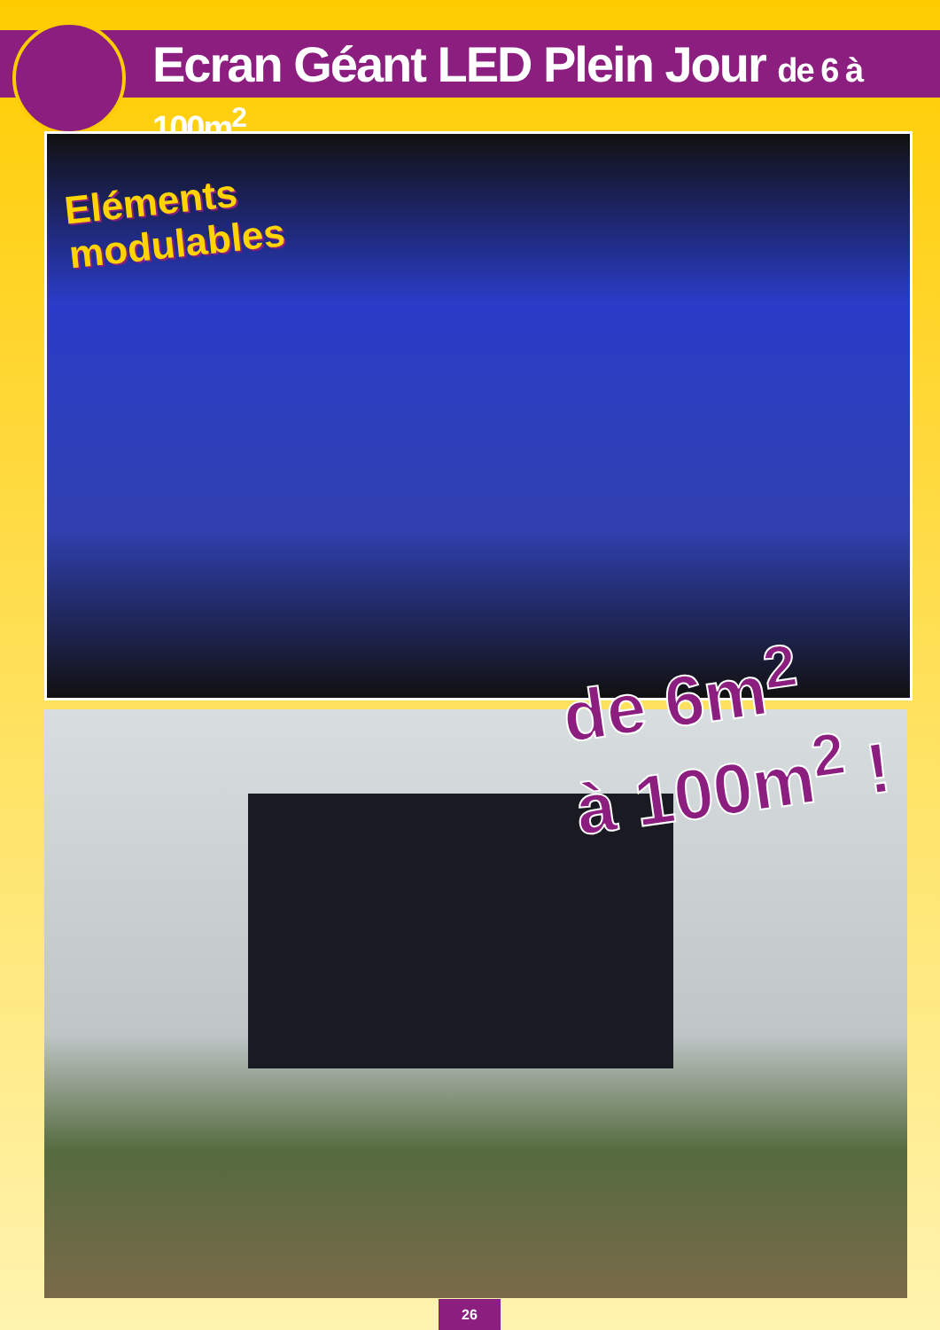Ecran Géant LED Plein Jour de 6 à 100m<sup>2</sup>
Eléments
modulables
de 6m<sup>2</sup>
à 100m<sup>2</sup> !
26